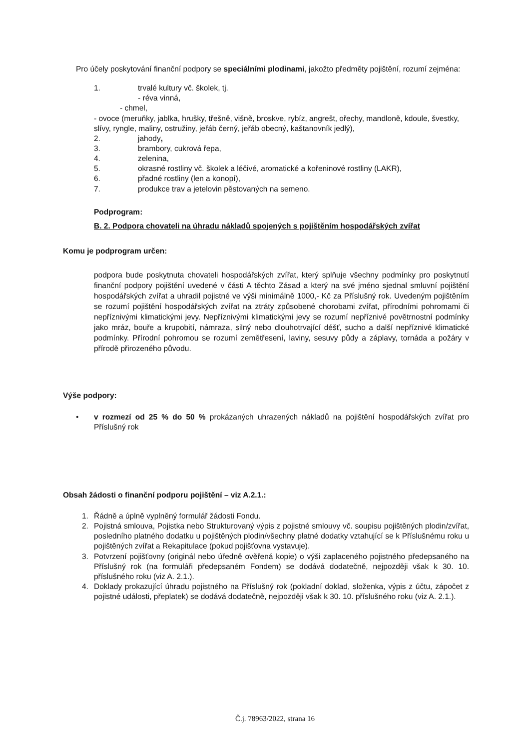Pro účely poskytování finanční podpory se speciálními plodinami, jakožto předměty pojištění, rozumí zejména:
1. trvalé kultury vč. školek, tj.
- réva vinná,
- chmel,
- ovoce (meruňky, jablka, hrušky, třešně, višně, broskve, rybíz, angrešt, ořechy, mandloně, kdoule, švestky, slívy, ryngle, maliny, ostružiny, jeřáb černý, jeřáb obecný, kaštanovník jedlý),
2. jahody,
3. brambory, cukrová řepa,
4. zelenina,
5. okrasné rostliny vč. školek a léčivé, aromatické a kořeninové rostliny (LAKR),
6. přadné rostliny (len a konopí),
7. produkce trav a jetelovin pěstovaných na semeno.
Podprogram:
B. 2. Podpora chovateli na úhradu nákladů spojených s pojištěním hospodářských zvířat
Komu je podprogram určen:
podpora bude poskytnuta chovateli hospodářských zvířat, který splňuje všechny podmínky pro poskytnutí finanční podpory pojištění uvedené v části A těchto Zásad a který na své jméno sjednal smluvní pojištění hospodářských zvířat a uhradil pojistné ve výši minimálně 1000,- Kč za Příslušný rok. Uvedeným pojištěním se rozumí pojištění hospodářských zvířat na ztráty způsobené chorobami zvířat, přírodními pohromami či nepříznivými klimatickými jevy. Nepříznivými klimatickými jevy se rozumí nepříznivé povětrnostní podmínky jako mráz, bouře a krupobití, námraza, silný nebo dlouhotrvající déšť, sucho a další nepříznivé klimatické podmínky. Přírodní pohromou se rozumí zemětřesení, laviny, sesuvy půdy a záplavy, tornáda a požáry v přírodě přirozeného původu.
Výše podpory:
• v rozmezí od 25 % do 50 % prokázaných uhrazených nákladů na pojištění hospodářských zvířat pro Příslušný rok
Obsah žádosti o finanční podporu pojištění – viz A.2.1.:
1. Řádně a úplně vyplněný formulář žádosti Fondu.
2. Pojistná smlouva, Pojistka nebo Strukturovaný výpis z pojistné smlouvy vč. soupisu pojištěných plodin/zvířat, posledního platného dodatku u pojištěných plodin/všechny platné dodatky vztahující se k Příslušnému roku u pojištěných zvířat a Rekapitulace (pokud pojišťovna vystavuje).
3. Potvrzení pojišťovny (originál nebo úředně ověřená kopie) o výši zaplaceného pojistného předepsaného na Příslušný rok (na formuláři předepsaném Fondem) se dodává dodatečně, nejpozději však k 30. 10. příslušného roku (viz A. 2.1.).
4. Doklady prokazující úhradu pojistného na Příslušný rok (pokladní doklad, složenka, výpis z účtu, zápočet z pojistné události, přeplatek) se dodává dodatečně, nejpozději však k 30. 10. příslušného roku (viz A. 2.1.).
Č.j. 78963/2022, strana 16